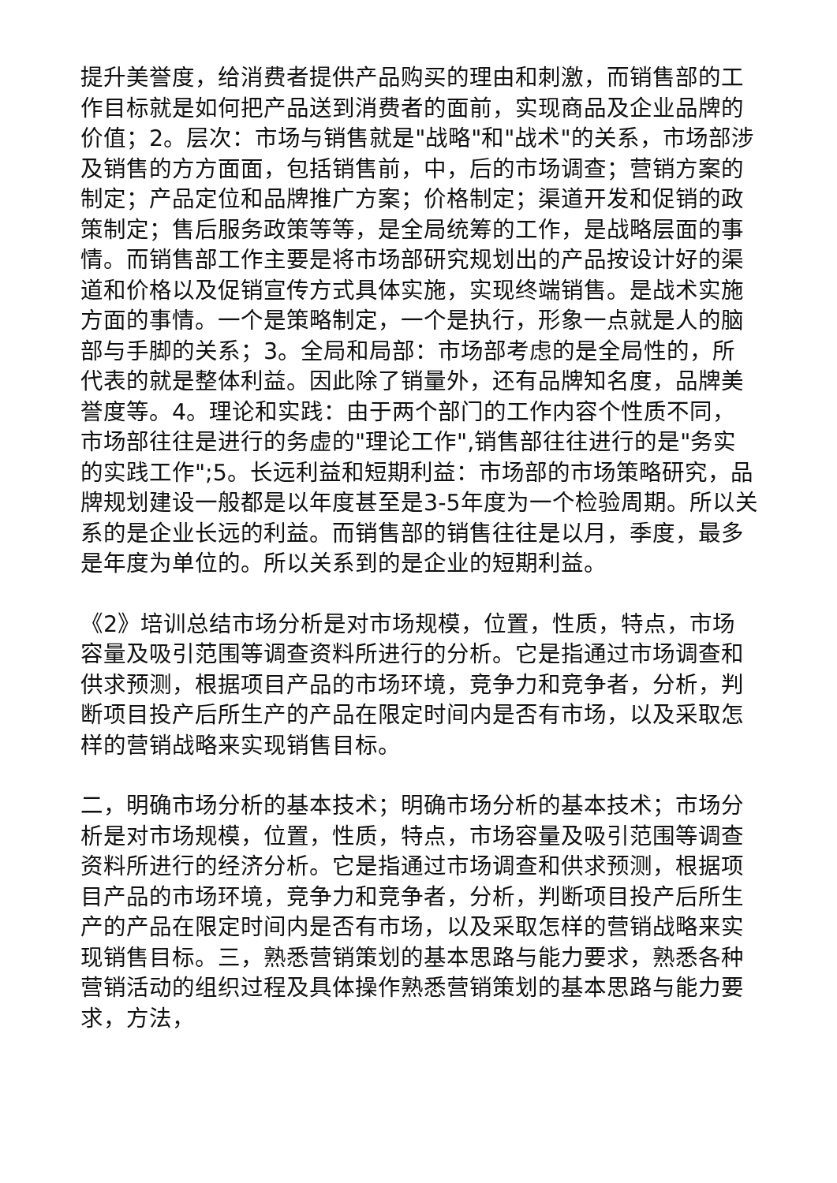提升美誉度，给消费者提供产品购买的理由和刺激，而销售部的工作目标就是如何把产品送到消费者的面前，实现商品及企业品牌的价值；2。层次：市场与销售就是"战略"和"战术"的关系，市场部涉及销售的方方面面，包括销售前，中，后的市场调查；营销方案的制定；产品定位和品牌推广方案；价格制定；渠道开发和促销的政策制定；售后服务政策等等，是全局统筹的工作，是战略层面的事情。而销售部工作主要是将市场部研究规划出的产品按设计好的渠道和价格以及促销宣传方式具体实施，实现终端销售。是战术实施方面的事情。一个是策略制定，一个是执行，形象一点就是人的脑部与手脚的关系；3。全局和局部：市场部考虑的是全局性的，所代表的就是整体利益。因此除了销量外，还有品牌知名度，品牌美誉度等。4。理论和实践：由于两个部门的工作内容个性质不同，市场部往往是进行的务虚的"理论工作",销售部往往进行的是"务实的实践工作";5。长远利益和短期利益：市场部的市场策略研究，品牌规划建设一般都是以年度甚至是3-5年度为一个检验周期。所以关系的是企业长远的利益。而销售部的销售往往是以月，季度，最多是年度为单位的。所以关系到的是企业的短期利益。
《2》培训总结市场分析是对市场规模，位置，性质，特点，市场容量及吸引范围等调查资料所进行的分析。它是指通过市场调查和供求预测，根据项目产品的市场环境，竞争力和竞争者，分析，判断项目投产后所生产的产品在限定时间内是否有市场，以及采取怎样的营销战略来实现销售目标。
二，明确市场分析的基本技术；明确市场分析的基本技术；市场分析是对市场规模，位置，性质，特点，市场容量及吸引范围等调查资料所进行的经济分析。它是指通过市场调查和供求预测，根据项目产品的市场环境，竞争力和竞争者，分析，判断项目投产后所生产的产品在限定时间内是否有市场，以及采取怎样的营销战略来实现销售目标。三，熟悉营销策划的基本思路与能力要求，熟悉各种营销活动的组织过程及具体操作熟悉营销策划的基本思路与能力要求，方法，